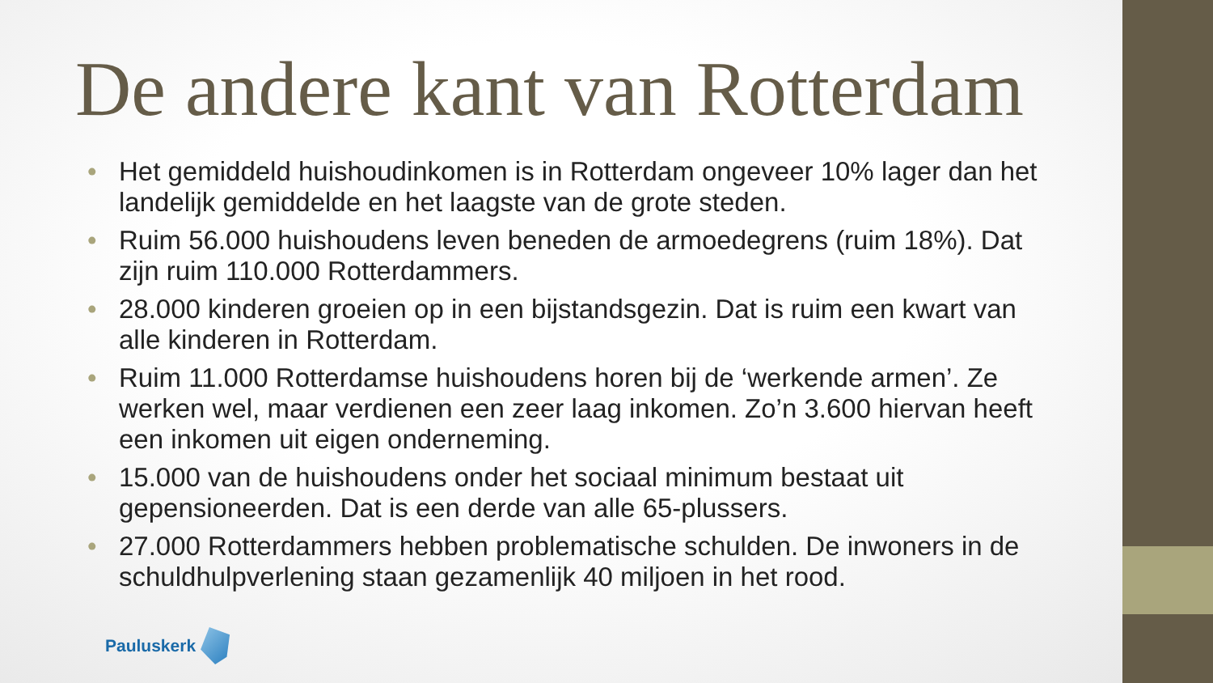De andere kant van Rotterdam
• Het gemiddeld huishoudinkomen is in Rotterdam ongeveer 10% lager dan het landelijk gemiddelde en het laagste van de grote steden.
• Ruim 56.000 huishoudens leven beneden de armoedegrens (ruim 18%). Dat zijn ruim 110.000 Rotterdammers.
• 28.000 kinderen groeien op in een bijstandsgezin. Dat is ruim een kwart van alle kinderen in Rotterdam.
• Ruim 11.000 Rotterdamse huishoudens horen bij de ‘werkende armen’. Ze werken wel, maar verdienen een zeer laag inkomen. Zo’n 3.600 hiervan heeft een inkomen uit eigen onderneming.
• 15.000 van de huishoudens onder het sociaal minimum bestaat uit gepensioneerden. Dat is een derde van alle 65-plussers.
• 27.000 Rotterdammers hebben problematische schulden. De inwoners in de schuldhulpverlening staan gezamenlijk 40 miljoen in het rood.
Pauluskerk